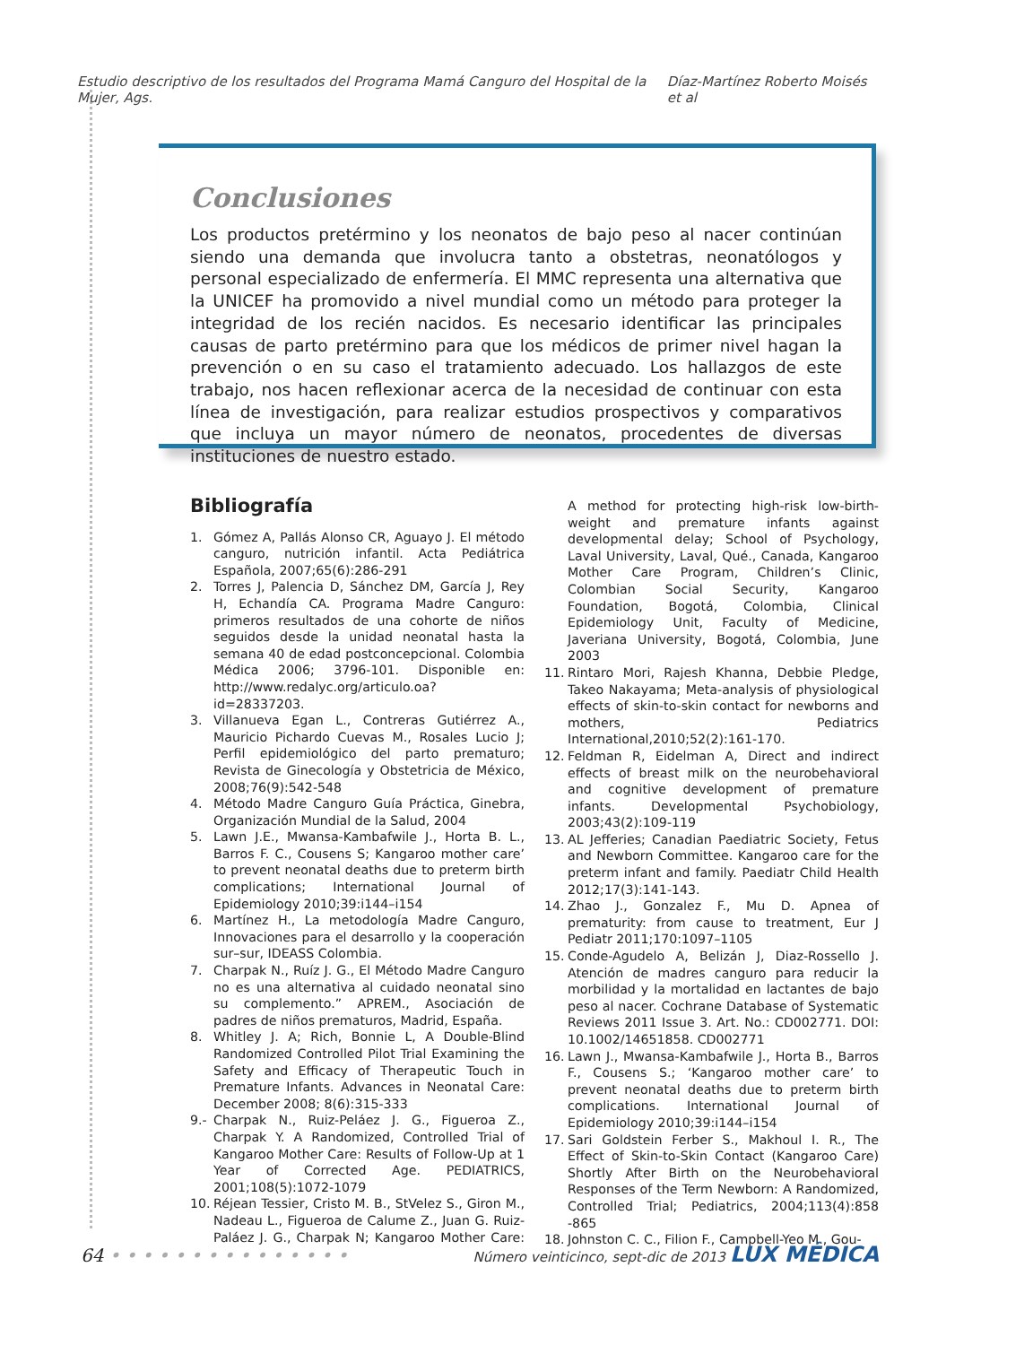Estudio descriptivo de los resultados del Programa Mamá Canguro del Hospital de la Mujer, Ags. Díaz-Martínez Roberto Moisés et al
Conclusiones
Los productos pretérmino y los neonatos de bajo peso al nacer continúan siendo una demanda que involucra tanto a obstetras, neonatólogos y personal especializado de enfermería. El MMC representa una alternativa que la UNICEF ha promovido a nivel mundial como un método para proteger la integridad de los recién nacidos. Es necesario identificar las principales causas de parto pretérmino para que los médicos de primer nivel hagan la prevención o en su caso el tratamiento adecuado. Los hallazgos de este trabajo, nos hacen reflexionar acerca de la necesidad de continuar con esta línea de investigación, para realizar estudios prospectivos y comparativos que incluya un mayor número de neonatos, procedentes de diversas instituciones de nuestro estado.
Bibliografía
1. Gómez A, Pallás Alonso CR, Aguayo J. El método canguro, nutrición infantil. Acta Pediátrica Española, 2007;65(6):286-291
2. Torres J, Palencia D, Sánchez DM, García J, Rey H, Echandía CA. Programa Madre Canguro: primeros resultados de una cohorte de niños seguidos desde la unidad neonatal hasta la semana 40 de edad postconcepcional. Colombia Médica 2006; 3796-101. Disponible en: http://www.redalyc.org/articulo.oa?id=28337203.
3. Villanueva Egan L., Contreras Gutiérrez A., Mauricio Pichardo Cuevas M., Rosales Lucio J; Perfil epidemiológico del parto prematuro; Revista de Ginecología y Obstetricia de México, 2008;76(9):542-548
4. Método Madre Canguro Guía Práctica, Ginebra, Organización Mundial de la Salud, 2004
5. Lawn J.E., Mwansa-Kambafwile J., Horta B. L., Barros F. C., Cousens S; Kangaroo mother care’ to prevent neonatal deaths due to preterm birth complications; International Journal of Epidemiology 2010;39:i144–i154
6. Martínez H., La metodología Madre Canguro, Innovaciones para el desarrollo y la cooperación sur–sur, IDEASS Colombia.
7. Charpak N., Ruíz J. G., El Método Madre Canguro no es una alternativa al cuidado neonatal sino su complemento.” APREM., Asociación de padres de niños prematuros, Madrid, España.
8. Whitley J. A; Rich, Bonnie L, A Double-Blind Randomized Controlled Pilot Trial Examining the Safety and Efficacy of Therapeutic Touch in Premature Infants. Advances in Neonatal Care: December 2008; 8(6):315-333
9.- Charpak N., Ruiz-Peláez J. G., Figueroa Z., Charpak Y. A Randomized, Controlled Trial of Kangaroo Mother Care: Results of Follow-Up at 1 Year of Corrected Age. PEDIATRICS, 2001;108(5):1072-1079
10. Réjean Tessier, Cristo M. B., StVelez S., Giron M., Nadeau L., Figueroa de Calume Z., Juan G. Ruiz-Paláez J. G., Charpak N; Kangaroo Mother Care: A method for protecting high-risk low-birth-weight and premature infants against developmental delay; School of Psychology, Laval University, Laval, Qué., Canada, Kangaroo Mother Care Program, Children’s Clinic, Colombian Social Security, Kangaroo Foundation, Bogotá, Colombia, Clinical Epidemiology Unit, Faculty of Medicine, Javeriana University, Bogotá, Colombia, June 2003
11. Rintaro Mori, Rajesh Khanna, Debbie Pledge, Takeo Nakayama; Meta-analysis of physiological effects of skin-to-skin contact for newborns and mothers, Pediatrics International,2010;52(2):161-170.
12. Feldman R, Eidelman A, Direct and indirect effects of breast milk on the neurobehavioral and cognitive development of premature infants. Developmental Psychobiology, 2003;43(2):109-119
13. AL Jefferies; Canadian Paediatric Society, Fetus and Newborn Committee. Kangaroo care for the preterm infant and family. Paediatr Child Health 2012;17(3):141-143.
14. Zhao J., Gonzalez F., Mu D. Apnea of prematurity: from cause to treatment, Eur J Pediatr 2011;170:1097–1105
15. Conde-Agudelo A, Belizán J, Diaz-Rossello J. Atención de madres canguro para reducir la morbilidad y la mortalidad en lactantes de bajo peso al nacer. Cochrane Database of Systematic Reviews 2011 Issue 3. Art. No.: CD002771. DOI: 10.1002/14651858. CD002771
16. Lawn J., Mwansa-Kambafwile J., Horta B., Barros F., Cousens S.; ‘Kangaroo mother care’ to prevent neonatal deaths due to preterm birth complications. International Journal of Epidemiology 2010;39:i144–i154
17. Sari Goldstein Ferber S., Makhoul I. R., The Effect of Skin-to-Skin Contact (Kangaroo Care) Shortly After Birth on the Neurobehavioral Responses of the Term Newborn: A Randomized, Controlled Trial; Pediatrics, 2004;113(4):858 -865
18. Johnston C. C., Filion F., Campbell-Yeo M., Gou-
64 • • • • • • • • • • • • • • • Número veinticinco, sept-dic de 2013 LUX MÉDICA